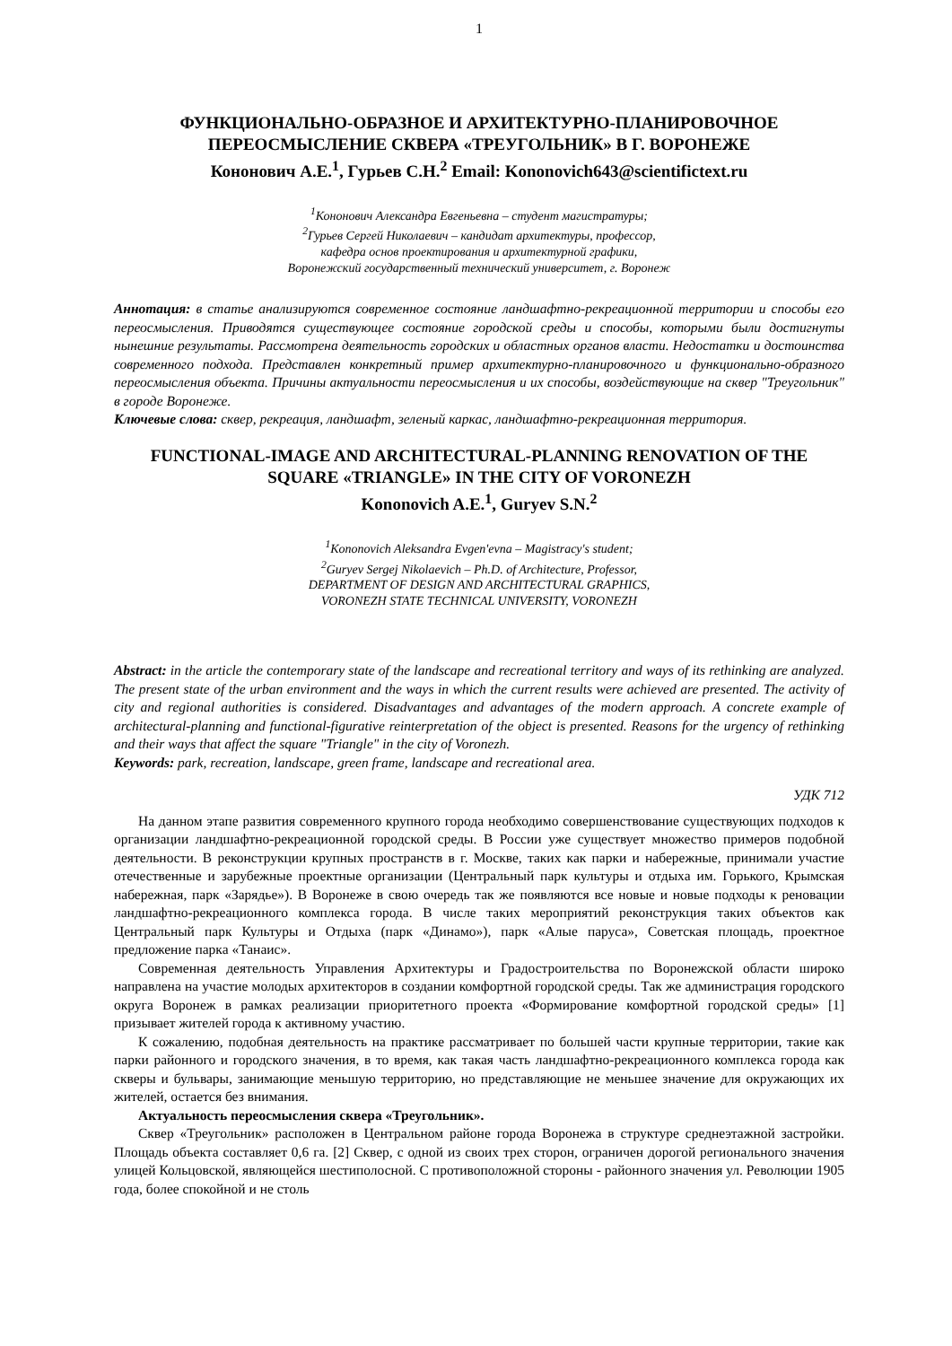1
ФУНКЦИОНАЛЬНО-ОБРАЗНОЕ И АРХИТЕКТУРНО-ПЛАНИРОВОЧНОЕ ПЕРЕОСМЫСЛЕНИЕ СКВЕРА «ТРЕУГОЛЬНИК» В Г. ВОРОНЕЖЕ
Кононович А.Е.<sup>1</sup>, Гурьев С.Н.<sup>2</sup> Email: Kononovich643@scientifictext.ru
<sup>1</sup> Кононович Александра Евгеньевна – студент магистратуры;
<sup>2</sup> Гурьев Сергей Николаевич – кандидат архитектуры, профессор,
кафедра основ проектирования и архитектурной графики,
Воронежский государственный технический университет, г. Воронеж
Аннотация: в статье анализируются современное состояние ландшафтно-рекреационной территории и способы его переосмысления. Приводятся существующее состояние городской среды и способы, которыми были достигнуты нынешние результаты. Рассмотрена деятельность городских и областных органов власти. Недостатки и достоинства современного подхода. Представлен конкретный пример архитектурно-планировочного и функционально-образного переосмысления объекта. Причины актуальности переосмысления и их способы, воздействующие на сквер "Треугольник" в городе Воронеже.
Ключевые слова: сквер, рекреация, ландшафт, зеленый каркас, ландшафтно-рекреационная территория.
FUNCTIONAL-IMAGE AND ARCHITECTURAL-PLANNING RENOVATION OF THE SQUARE «TRIANGLE» IN THE CITY OF VORONEZH
Kononovich A.E.<sup>1</sup>, Guryev S.N.<sup>2</sup>
<sup>1</sup> Kononovich Aleksandra Evgen'evna – Magistracy's student;
<sup>2</sup> Guryev Sergej Nikolaevich – Ph.D. of Architecture, Professor,
DEPARTMENT OF DESIGN AND ARCHITECTURAL GRAPHICS,
VORONEZH STATE TECHNICAL UNIVERSITY, VORONEZH
Abstract: in the article the contemporary state of the landscape and recreational territory and ways of its rethinking are analyzed. The present state of the urban environment and the ways in which the current results were achieved are presented. The activity of city and regional authorities is considered. Disadvantages and advantages of the modern approach. A concrete example of architectural-planning and functional-figurative reinterpretation of the object is presented. Reasons for the urgency of rethinking and their ways that affect the square "Triangle" in the city of Voronezh.
Keywords: park, recreation, landscape, green frame, landscape and recreational area.
УДК 712
На данном этапе развития современного крупного города необходимо совершенствование существующих подходов к организации ландшафтно-рекреационной городской среды. В России уже существует множество примеров подобной деятельности. В реконструкции крупных пространств в г. Москве, таких как парки и набережные, принимали участие отечественные и зарубежные проектные организации (Центральный парк культуры и отдыха им. Горького, Крымская набережная, парк «Зарядье»). В Воронеже в свою очередь так же появляются все новые и новые подходы к реновации ландшафтно-рекреационного комплекса города. В числе таких мероприятий реконструкция таких объектов как Центральный парк Культуры и Отдыха (парк «Динамо»), парк «Алые паруса», Советская площадь, проектное предложение парка «Танаис».
Современная деятельность Управления Архитектуры и Градостроительства по Воронежской области широко направлена на участие молодых архитекторов в создании комфортной городской среды. Так же администрация городского округа Воронеж в рамках реализации приоритетного проекта «Формирование комфортной городской среды» [1] призывает жителей города к активному участию.
К сожалению, подобная деятельность на практике рассматривает по большей части крупные территории, такие как парки районного и городского значения, в то время, как такая часть ландшафтно-рекреационного комплекса города как скверы и бульвары, занимающие меньшую территорию, но представляющие не меньшее значение для окружающих их жителей, остается без внимания.
Актуальность переосмысления сквера «Треугольник».
Сквер «Треугольник» расположен в Центральном районе города Воронежа в структуре среднеэтажной застройки. Площадь объекта составляет 0,6 га. [2] Сквер, с одной из своих трех сторон, ограничен дорогой регионального значения улицей Кольцовской, являющейся шестиполосной. С противоположной стороны - районного значения ул. Революции 1905 года, более спокойной и не столь